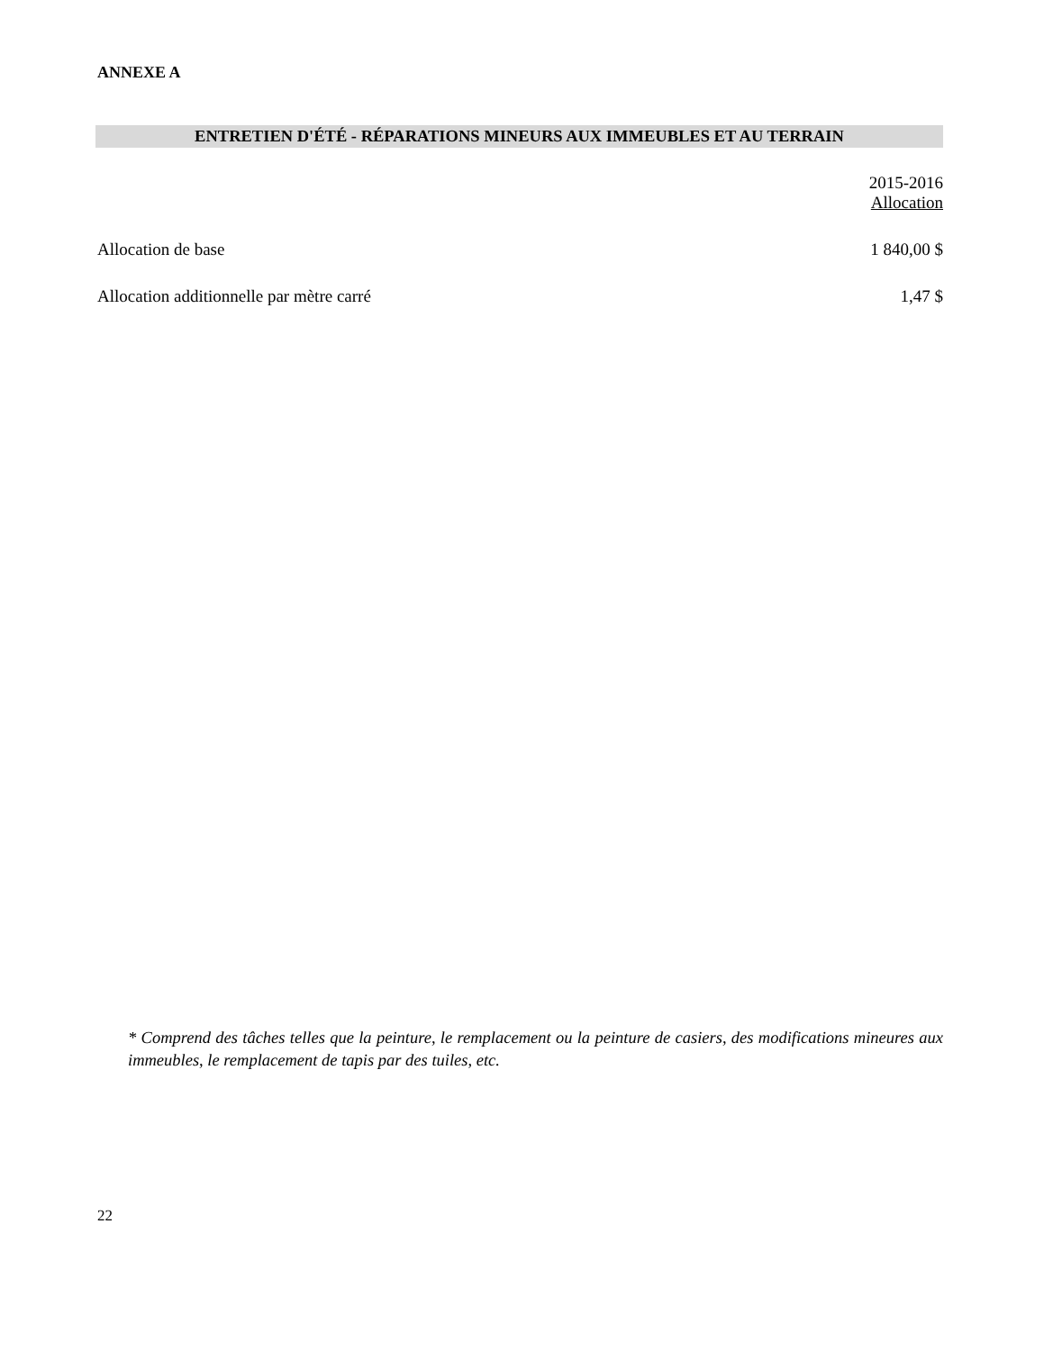ANNEXE A
ENTRETIEN D'ÉTÉ - RÉPARATIONS MINEURS AUX IMMEUBLES ET AU TERRAIN
| | 2015-2016 Allocation |
| --- | --- |
| Allocation de base | 1 840,00 $ |
| Allocation additionnelle par mètre carré | 1,47 $ |
* Comprend des tâches telles que la peinture, le remplacement ou la peinture de casiers, des modifications mineures aux immeubles, le remplacement de tapis par des tuiles, etc.
22